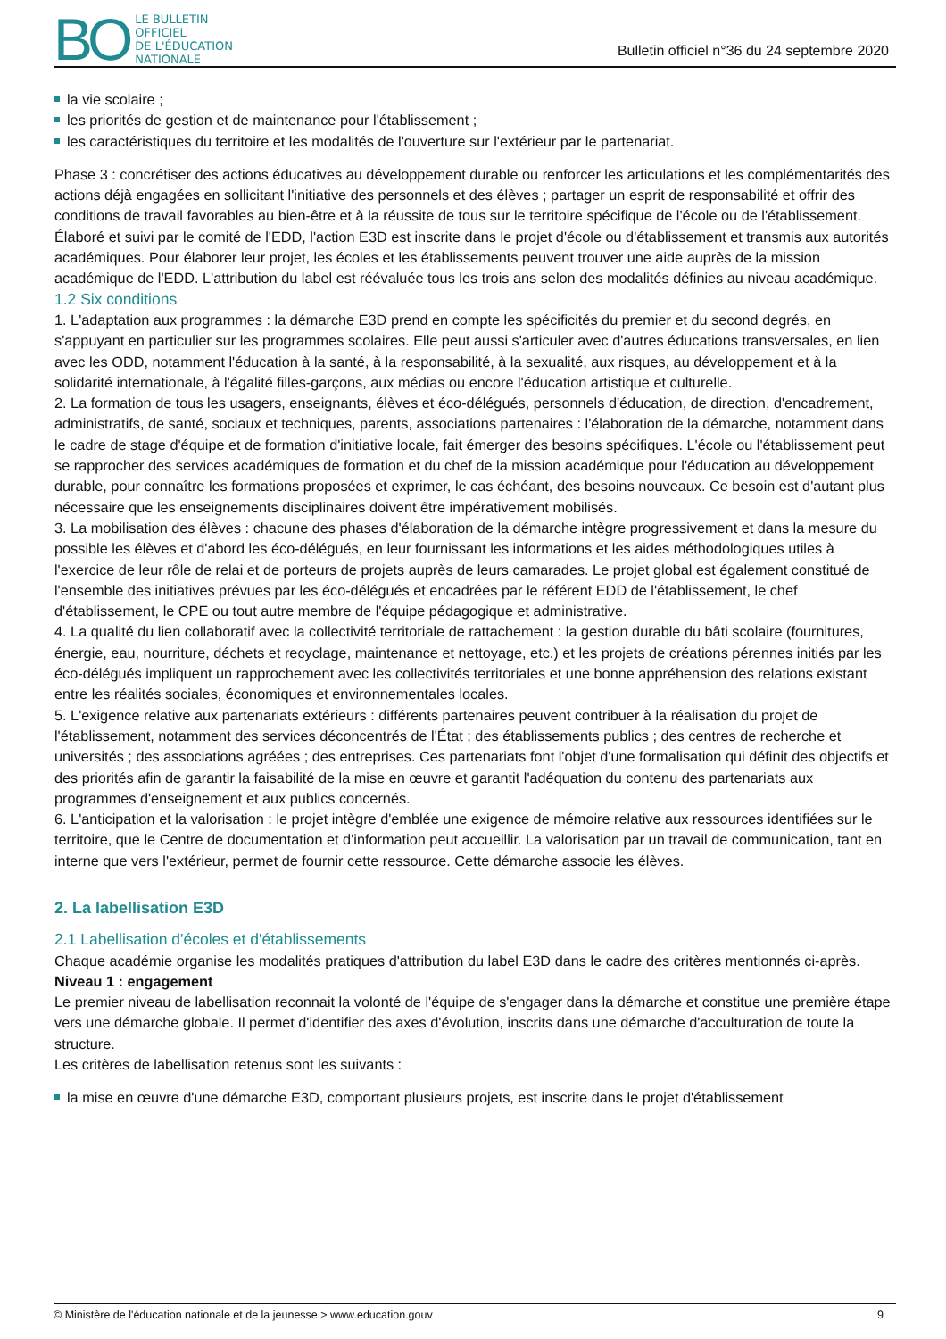BO
LE BULLETIN
OFFICIEL
DE L'ÉDUCATION
NATIONALE
Bulletin officiel n°36 du 24 septembre 2020
la vie scolaire ;
les priorités de gestion et de maintenance pour l'établissement ;
les caractéristiques du territoire et les modalités de l'ouverture sur l'extérieur par le partenariat.
Phase 3 : concrétiser des actions éducatives au développement durable ou renforcer les articulations et les complémentarités des actions déjà engagées en sollicitant l'initiative des personnels et des élèves ; partager un esprit de responsabilité et offrir des conditions de travail favorables au bien-être et à la réussite de tous sur le territoire spécifique de l'école ou de l'établissement.
Élaboré et suivi par le comité de l'EDD, l'action E3D est inscrite dans le projet d'école ou d'établissement et transmis aux autorités académiques. Pour élaborer leur projet, les écoles et les établissements peuvent trouver une aide auprès de la mission académique de l'EDD. L'attribution du label est réévaluée tous les trois ans selon des modalités définies au niveau académique.
1.2 Six conditions
1. L'adaptation aux programmes : la démarche E3D prend en compte les spécificités du premier et du second degrés, en s'appuyant en particulier sur les programmes scolaires. Elle peut aussi s'articuler avec d'autres éducations transversales, en lien avec les ODD, notamment l'éducation à la santé, à la responsabilité, à la sexualité, aux risques, au développement et à la solidarité internationale, à l'égalité filles-garçons, aux médias ou encore l'éducation artistique et culturelle.
2. La formation de tous les usagers, enseignants, élèves et éco-délégués, personnels d'éducation, de direction, d'encadrement, administratifs, de santé, sociaux et techniques, parents, associations partenaires : l'élaboration de la démarche, notamment dans le cadre de stage d'équipe et de formation d'initiative locale, fait émerger des besoins spécifiques. L'école ou l'établissement peut se rapprocher des services académiques de formation et du chef de la mission académique pour l'éducation au développement durable, pour connaître les formations proposées et exprimer, le cas échéant, des besoins nouveaux. Ce besoin est d'autant plus nécessaire que les enseignements disciplinaires doivent être impérativement mobilisés.
3. La mobilisation des élèves : chacune des phases d'élaboration de la démarche intègre progressivement et dans la mesure du possible les élèves et d'abord les éco-délégués, en leur fournissant les informations et les aides méthodologiques utiles à l'exercice de leur rôle de relai et de porteurs de projets auprès de leurs camarades. Le projet global est également constitué de l'ensemble des initiatives prévues par les éco-délégués et encadrées par le référent EDD de l'établissement, le chef d'établissement, le CPE ou tout autre membre de l'équipe pédagogique et administrative.
4. La qualité du lien collaboratif avec la collectivité territoriale de rattachement : la gestion durable du bâti scolaire (fournitures, énergie, eau, nourriture, déchets et recyclage, maintenance et nettoyage, etc.) et les projets de créations pérennes initiés par les éco-délégués impliquent un rapprochement avec les collectivités territoriales et une bonne appréhension des relations existant entre les réalités sociales, économiques et environnementales locales.
5. L'exigence relative aux partenariats extérieurs : différents partenaires peuvent contribuer à la réalisation du projet de l'établissement, notamment des services déconcentrés de l'État ; des établissements publics ; des centres de recherche et universités ; des associations agréées ; des entreprises. Ces partenariats font l'objet d'une formalisation qui définit des objectifs et des priorités afin de garantir la faisabilité de la mise en œuvre et garantit l'adéquation du contenu des partenariats aux programmes d'enseignement et aux publics concernés.
6. L'anticipation et la valorisation : le projet intègre d'emblée une exigence de mémoire relative aux ressources identifiées sur le territoire, que le Centre de documentation et d'information peut accueillir. La valorisation par un travail de communication, tant en interne que vers l'extérieur, permet de fournir cette ressource. Cette démarche associe les élèves.
2. La labellisation E3D
2.1 Labellisation d'écoles et d'établissements
Chaque académie organise les modalités pratiques d'attribution du label E3D dans le cadre des critères mentionnés ci-après.
Niveau 1 : engagement
Le premier niveau de labellisation reconnait la volonté de l'équipe de s'engager dans la démarche et constitue une première étape vers une démarche globale. Il permet d'identifier des axes d'évolution, inscrits dans une démarche d'acculturation de toute la structure.
Les critères de labellisation retenus sont les suivants :
la mise en œuvre d'une démarche E3D, comportant plusieurs projets, est inscrite dans le projet d'établissement
© Ministère de l'éducation nationale et de la jeunesse > www.education.gouv 9